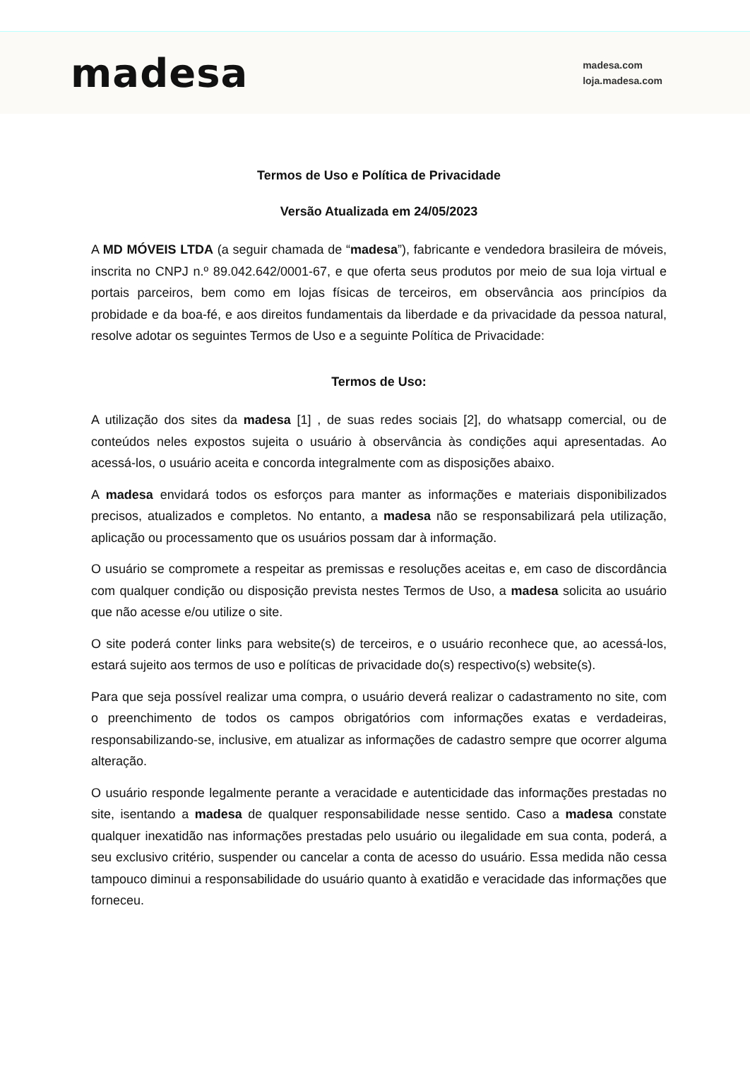madesa
madesa.com
loja.madesa.com
Termos de Uso e Política de Privacidade
Versão Atualizada em 24/05/2023
A MD MÓVEIS LTDA (a seguir chamada de “madesa”), fabricante e vendedora brasileira de móveis, inscrita no CNPJ n.º 89.042.642/0001-67, e que oferta seus produtos por meio de sua loja virtual e portais parceiros, bem como em lojas físicas de terceiros, em observância aos princípios da probidade e da boa-fé, e aos direitos fundamentais da liberdade e da privacidade da pessoa natural, resolve adotar os seguintes Termos de Uso e a seguinte Política de Privacidade:
Termos de Uso:
A utilização dos sites da madesa [1] , de suas redes sociais [2], do whatsapp comercial, ou de conteúdos neles expostos sujeita o usuário à observância às condições aqui apresentadas. Ao acessá-los, o usuário aceita e concorda integralmente com as disposições abaixo.
A madesa envidará todos os esforços para manter as informações e materiais disponibilizados precisos, atualizados e completos. No entanto, a madesa não se responsabilizará pela utilização, aplicação ou processamento que os usuários possam dar à informação.
O usuário se compromete a respeitar as premissas e resoluções aceitas e, em caso de discordância com qualquer condição ou disposição prevista nestes Termos de Uso, a madesa solicita ao usuário que não acesse e/ou utilize o site.
O site poderá conter links para website(s) de terceiros, e o usuário reconhece que, ao acessá-los, estará sujeito aos termos de uso e políticas de privacidade do(s) respectivo(s) website(s).
Para que seja possível realizar uma compra, o usuário deverá realizar o cadastramento no site, com o preenchimento de todos os campos obrigatórios com informações exatas e verdadeiras, responsabilizando-se, inclusive, em atualizar as informações de cadastro sempre que ocorrer alguma alteração.
O usuário responde legalmente perante a veracidade e autenticidade das informações prestadas no site, isentando a madesa de qualquer responsabilidade nesse sentido. Caso a madesa constate qualquer inexatidão nas informações prestadas pelo usuário ou ilegalidade em sua conta, poderá, a seu exclusivo critério, suspender ou cancelar a conta de acesso do usuário. Essa medida não cessa tampouco diminui a responsabilidade do usuário quanto à exatidão e veracidade das informações que forneceu.